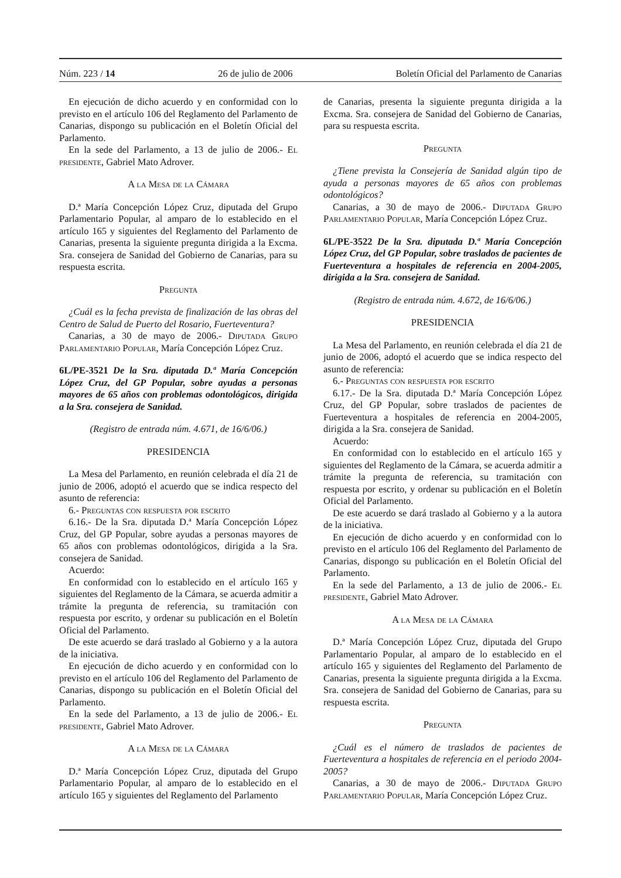Núm. 223 / 14 26 de julio de 2006 Boletín Oficial del Parlamento de Canarias
En ejecución de dicho acuerdo y en conformidad con lo previsto en el artículo 106 del Reglamento del Parlamento de Canarias, dispongo su publicación en el Boletín Oficial del Parlamento.
En la sede del Parlamento, a 13 de julio de 2006.- El presidente, Gabriel Mato Adrover.
A la Mesa de la Cámara
D.ª María Concepción López Cruz, diputada del Grupo Parlamentario Popular, al amparo de lo establecido en el artículo 165 y siguientes del Reglamento del Parlamento de Canarias, presenta la siguiente pregunta dirigida a la Excma. Sra. consejera de Sanidad del Gobierno de Canarias, para su respuesta escrita.
Pregunta
¿Cuál es la fecha prevista de finalización de las obras del Centro de Salud de Puerto del Rosario, Fuerteventura?
Canarias, a 30 de mayo de 2006.- Diputada Grupo Parlamentario Popular, María Concepción López Cruz.
6L/PE-3521 De la Sra. diputada D.ª María Concepción López Cruz, del GP Popular, sobre ayudas a personas mayores de 65 años con problemas odontológicos, dirigida a la Sra. consejera de Sanidad.
(Registro de entrada núm. 4.671, de 16/6/06.)
PRESIDENCIA
La Mesa del Parlamento, en reunión celebrada el día 21 de junio de 2006, adoptó el acuerdo que se indica respecto del asunto de referencia:
6.- Preguntas con respuesta por escrito
6.16.- De la Sra. diputada D.ª María Concepción López Cruz, del GP Popular, sobre ayudas a personas mayores de 65 años con problemas odontológicos, dirigida a la Sra. consejera de Sanidad.
Acuerdo:
En conformidad con lo establecido en el artículo 165 y siguientes del Reglamento de la Cámara, se acuerda admitir a trámite la pregunta de referencia, su tramitación con respuesta por escrito, y ordenar su publicación en el Boletín Oficial del Parlamento.
De este acuerdo se dará traslado al Gobierno y a la autora de la iniciativa.
En ejecución de dicho acuerdo y en conformidad con lo previsto en el artículo 106 del Reglamento del Parlamento de Canarias, dispongo su publicación en el Boletín Oficial del Parlamento.
En la sede del Parlamento, a 13 de julio de 2006.- El presidente, Gabriel Mato Adrover.
A la Mesa de la Cámara
D.ª María Concepción López Cruz, diputada del Grupo Parlamentario Popular, al amparo de lo establecido en el artículo 165 y siguientes del Reglamento del Parlamento
de Canarias, presenta la siguiente pregunta dirigida a la Excma. Sra. consejera de Sanidad del Gobierno de Canarias, para su respuesta escrita.
Pregunta
¿Tiene prevista la Consejería de Sanidad algún tipo de ayuda a personas mayores de 65 años con problemas odontológicos?
Canarias, a 30 de mayo de 2006.- Diputada Grupo Parlamentario Popular, María Concepción López Cruz.
6L/PE-3522 De la Sra. diputada D.ª María Concepción López Cruz, del GP Popular, sobre traslados de pacientes de Fuerteventura a hospitales de referencia en 2004-2005, dirigida a la Sra. consejera de Sanidad.
(Registro de entrada núm. 4.672, de 16/6/06.)
PRESIDENCIA
La Mesa del Parlamento, en reunión celebrada el día 21 de junio de 2006, adoptó el acuerdo que se indica respecto del asunto de referencia:
6.- Preguntas con respuesta por escrito
6.17.- De la Sra. diputada D.ª María Concepción López Cruz, del GP Popular, sobre traslados de pacientes de Fuerteventura a hospitales de referencia en 2004-2005, dirigida a la Sra. consejera de Sanidad.
Acuerdo:
En conformidad con lo establecido en el artículo 165 y siguientes del Reglamento de la Cámara, se acuerda admitir a trámite la pregunta de referencia, su tramitación con respuesta por escrito, y ordenar su publicación en el Boletín Oficial del Parlamento.
De este acuerdo se dará traslado al Gobierno y a la autora de la iniciativa.
En ejecución de dicho acuerdo y en conformidad con lo previsto en el artículo 106 del Reglamento del Parlamento de Canarias, dispongo su publicación en el Boletín Oficial del Parlamento.
En la sede del Parlamento, a 13 de julio de 2006.- El presidente, Gabriel Mato Adrover.
A la Mesa de la Cámara
D.ª María Concepción López Cruz, diputada del Grupo Parlamentario Popular, al amparo de lo establecido en el artículo 165 y siguientes del Reglamento del Parlamento de Canarias, presenta la siguiente pregunta dirigida a la Excma. Sra. consejera de Sanidad del Gobierno de Canarias, para su respuesta escrita.
Pregunta
¿Cuál es el número de traslados de pacientes de Fuerteventura a hospitales de referencia en el periodo 2004-2005?
Canarias, a 30 de mayo de 2006.- Diputada Grupo Parlamentario Popular, María Concepción López Cruz.